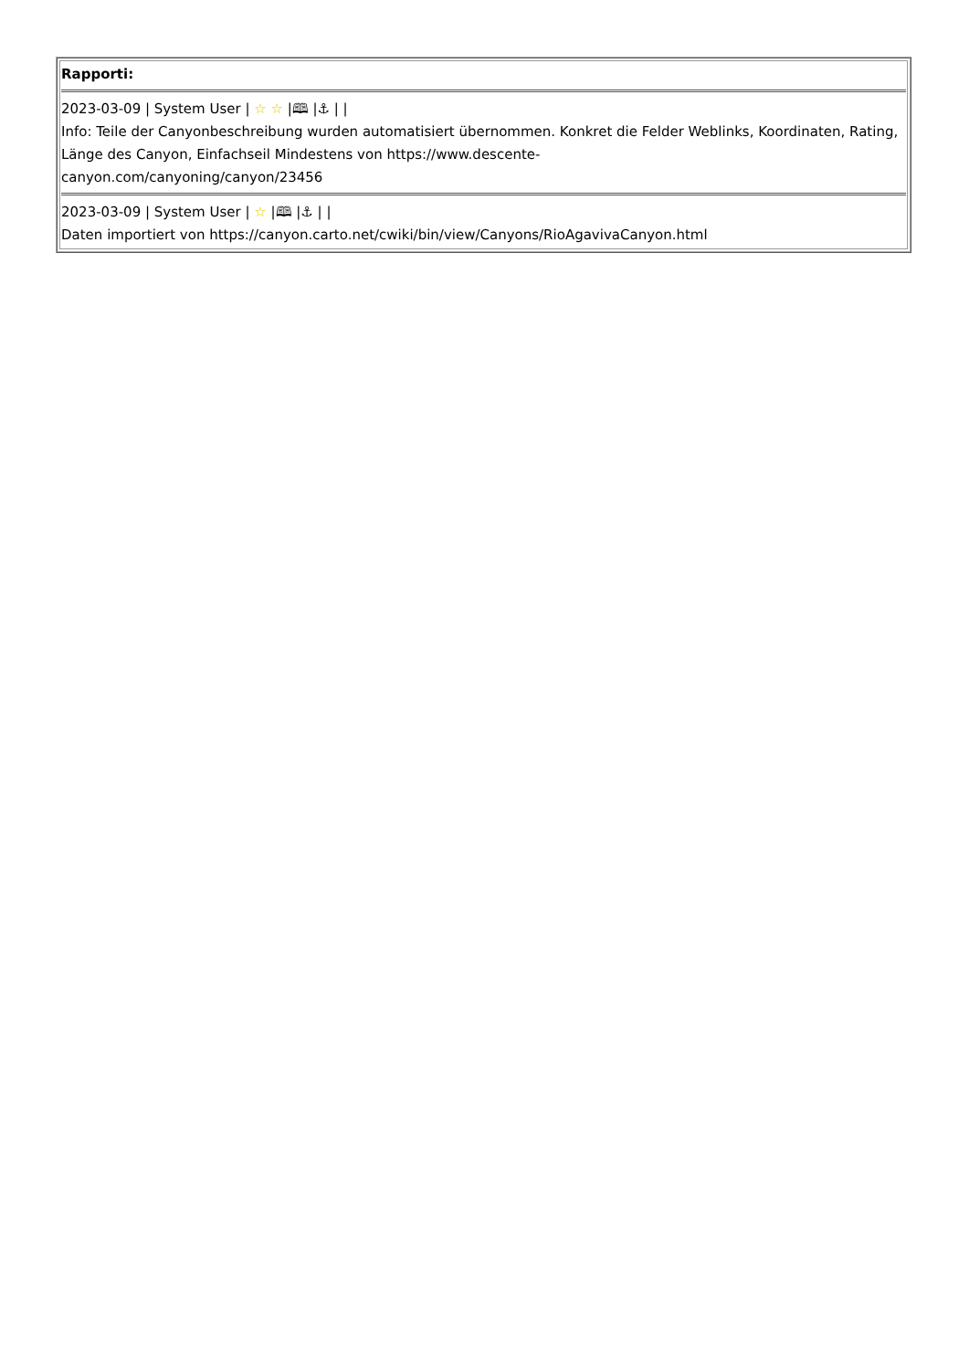| Rapporti: 2023-03-09 / System User / ☆ ☆ /🕮 /⚓ / / Info: Teile der Canyonbeschreibung wurden automatisiert übernommen. Konkret die Felder Weblinks, Koordinaten, Rating, Länge des Canyon, Einfachseil Mindestens von https://www.descente- canyon.com/canyoning/canyon/23456 2023-03-09 / System User / ☆ /🕮 /⚓ / / Daten importiert von https://canyon.carto.net/cwiki/bin/view/Canyons/RioAgavivaCanyon.html |